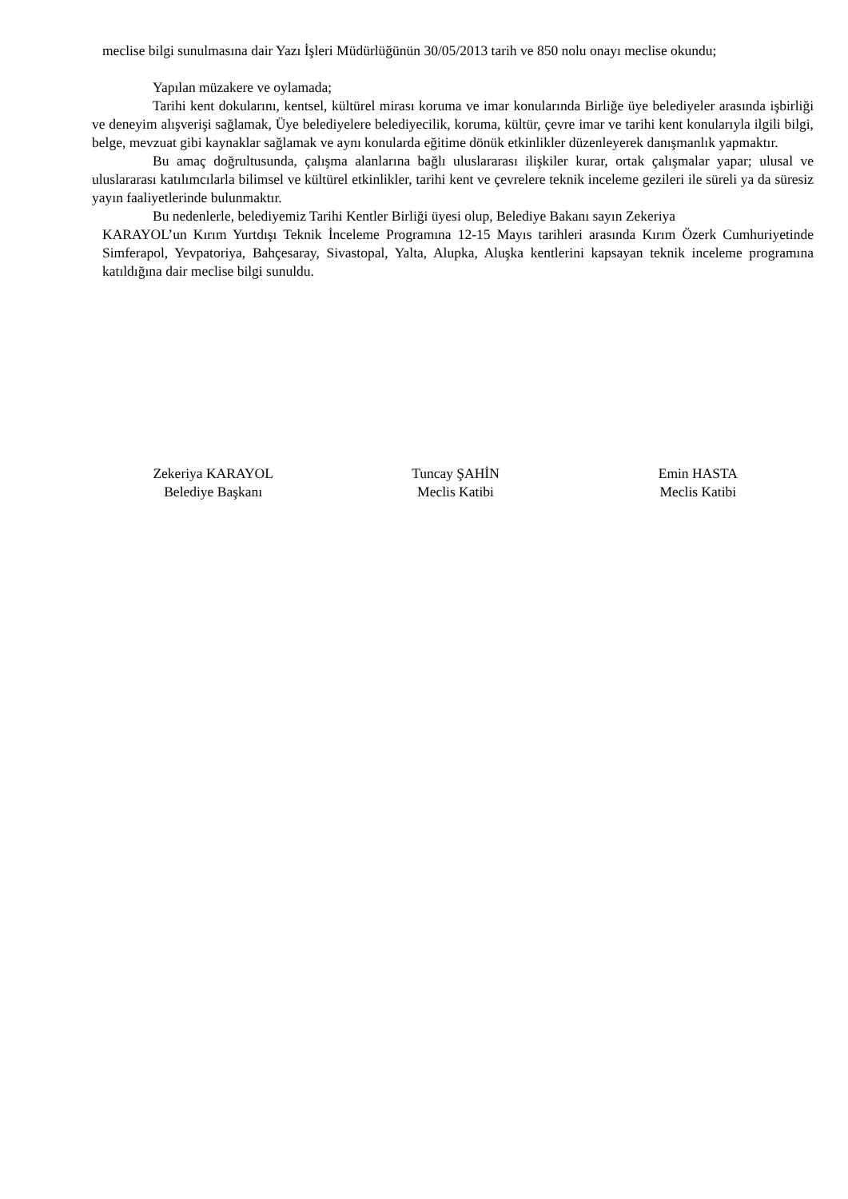meclise bilgi sunulmasına dair Yazı İşleri Müdürlüğünün 30/05/2013 tarih ve 850 nolu onayı meclise okundu;
Yapılan müzakere ve oylamada;
Tarihi kent dokularını, kentsel, kültürel mirası koruma ve imar konularında Birliğe üye belediyeler arasında işbirliği ve deneyim alışverişi sağlamak, Üye belediyelere belediyecilik, koruma, kültür, çevre imar ve tarihi kent konularıyla ilgili bilgi, belge, mevzuat gibi kaynaklar sağlamak ve aynı konularda eğitime dönük etkinlikler düzenleyerek danışmanlık yapmaktır.
Bu amaç doğrultusunda, çalışma alanlarına bağlı uluslararası ilişkiler kurar, ortak çalışmalar yapar; ulusal ve uluslararası katılımcılarla bilimsel ve kültürel etkinlikler, tarihi kent ve çevrelere teknik inceleme gezileri ile süreli ya da süresiz yayın faaliyetlerinde bulunmaktır.
Bu nedenlerle, belediyemiz Tarihi Kentler Birliği üyesi olup, Belediye Bakanı sayın Zekeriya
KARAYOL’un Kırım Yurtdışı Teknik İnceleme Programına 12-15 Mayıs tarihleri arasında Kırım Özerk Cumhuriyetinde Simferapol, Yevpatoriya, Bahçesaray, Sivastopal, Yalta, Alupka, Aluşka kentlerini kapsayan teknik inceleme programına katıldığına dair meclise bilgi sunuldu.
Zekeriya KARAYOL
Belediye Başkanı
Tuncay ŞAHİN
Meclis Katibi
Emin HASTA
Meclis Katibi